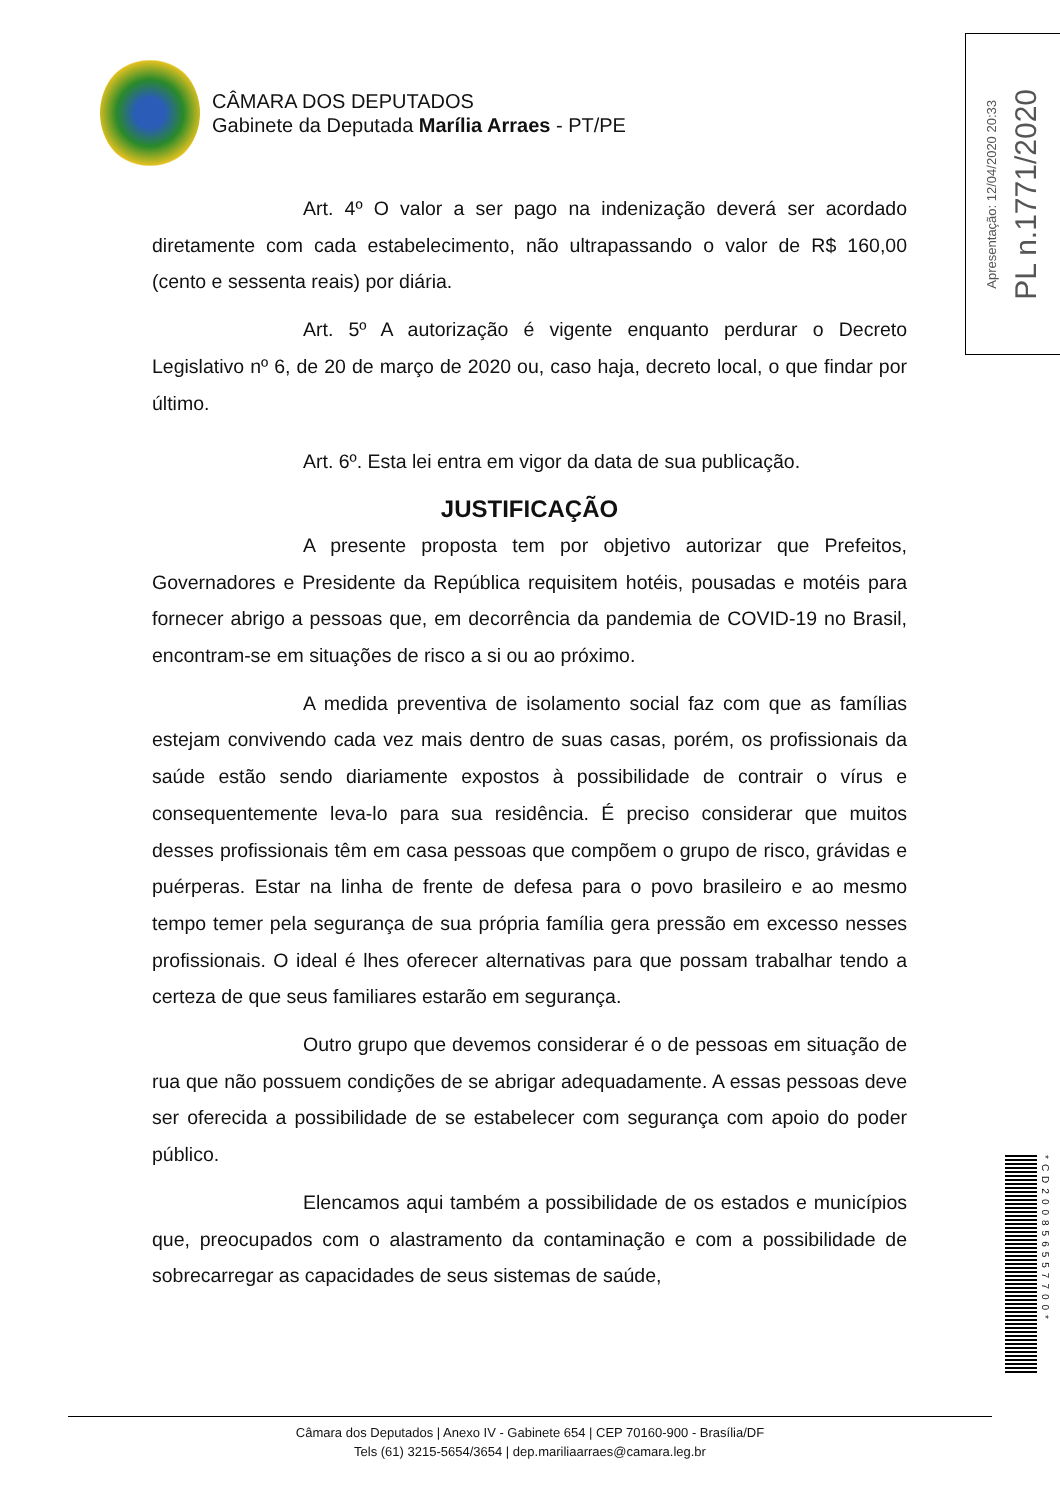CÂMARA DOS DEPUTADOS
Gabinete da Deputada Marília Arraes - PT/PE
Apresentação: 12/04/2020 20:33 PL n.1771/2020
Art. 4º O valor a ser pago na indenização deverá ser acordado diretamente com cada estabelecimento, não ultrapassando o valor de R$ 160,00 (cento e sessenta reais) por diária.
Art. 5º A autorização é vigente enquanto perdurar o Decreto Legislativo nº 6, de 20 de março de 2020 ou, caso haja, decreto local, o que findar por último.
Art. 6º. Esta lei entra em vigor da data de sua publicação.
JUSTIFICAÇÃO
A presente proposta tem por objetivo autorizar que Prefeitos, Governadores e Presidente da República requisitem hotéis, pousadas e motéis para fornecer abrigo a pessoas que, em decorrência da pandemia de COVID-19 no Brasil, encontram-se em situações de risco a si ou ao próximo.
A medida preventiva de isolamento social faz com que as famílias estejam convivendo cada vez mais dentro de suas casas, porém, os profissionais da saúde estão sendo diariamente expostos à possibilidade de contrair o vírus e consequentemente leva-lo para sua residência. É preciso considerar que muitos desses profissionais têm em casa pessoas que compõem o grupo de risco, grávidas e puérperas. Estar na linha de frente de defesa para o povo brasileiro e ao mesmo tempo temer pela segurança de sua própria família gera pressão em excesso nesses profissionais. O ideal é lhes oferecer alternativas para que possam trabalhar tendo a certeza de que seus familiares estarão em segurança.
Outro grupo que devemos considerar é o de pessoas em situação de rua que não possuem condições de se abrigar adequadamente. A essas pessoas deve ser oferecida a possibilidade de se estabelecer com segurança com apoio do poder público.
Elencamos aqui também a possibilidade de os estados e municípios que, preocupados com o alastramento da contaminação e com a possibilidade de sobrecarregar as capacidades de seus sistemas de saúde,
*CD200856557700*
Câmara dos Deputados | Anexo IV - Gabinete 654 | CEP 70160-900 - Brasília/DF
Tels (61) 3215-5654/3654 | dep.mariliaarraes@camara.leg.br